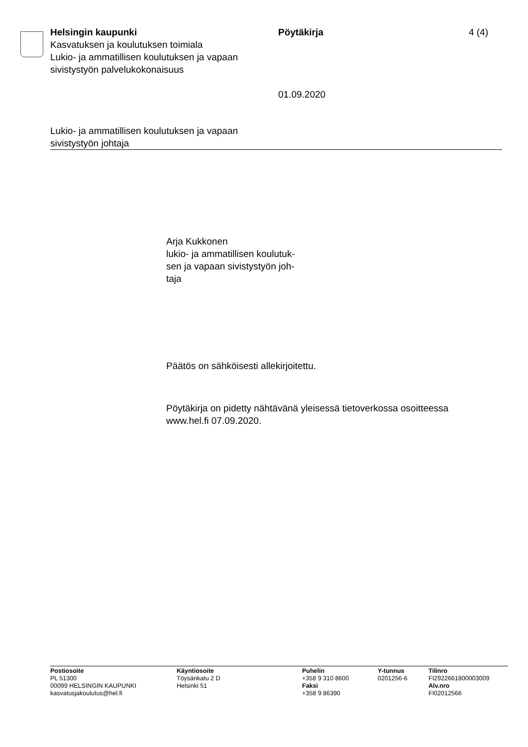Helsingin kaupunki
Kasvatuksen ja koulutuksen toimiala
Lukio- ja ammatillisen koulutuksen ja vapaan sivistystyön palvelukokonaisuus
Pöytäkirja
01.09.2020
4 (4)
Lukio- ja ammatillisen koulutuksen ja vapaan
sivistystyön johtaja
Arja Kukkonen
lukio- ja ammatillisen koulutuk-
sen ja vapaan sivistystyön joh-
taja
Päätös on sähköisesti allekirjoitettu.
Pöytäkirja on pidetty nähtävänä yleisessä tietoverkossa osoitteessa www.hel.fi 07.09.2020.
Postiosoite
PL 51300
00099 HELSINGIN KAUPUNKI
kasvatusjakoulutus@hel.fi
Käyntiosoite
Töysänkatu 2 D
Helsinki 51
Puhelin
+358 9 310 8600
Faksi
+358 9 86390
Y-tunnus
0201256-6
Tilinro
FI2922661800003009
Alv.nro
FI02012566